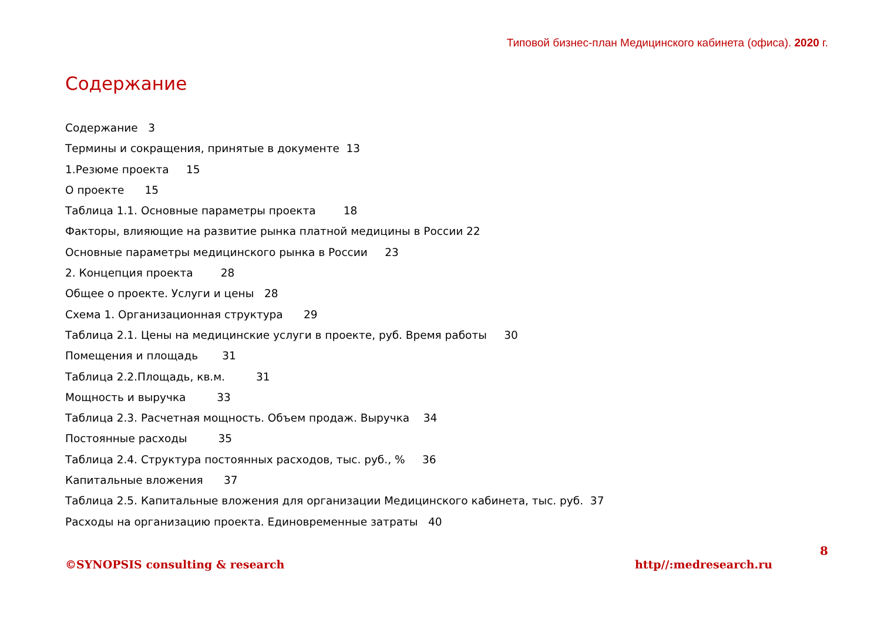Типовой бизнес-план Медицинского кабинета (офиса). 2020 г.
Содержание
Содержание 3
Термины и сокращения, принятые в документе 13
1.Резюме проекта 15
О проекте 15
Таблица 1.1. Основные параметры проекта 18
Факторы, влияющие на развитие рынка платной медицины в России 22
Основные параметры медицинского рынка в России 23
2. Концепция проекта 28
Общее о проекте. Услуги и цены 28
Схема 1. Организационная структура 29
Таблица 2.1. Цены на медицинские услуги в проекте, руб. Время работы 30
Помещения и площадь 31
Таблица 2.2.Площадь, кв.м. 31
Мощность и выручка 33
Таблица 2.3. Расчетная мощность. Объем продаж. Выручка 34
Постоянные расходы 35
Таблица 2.4. Структура постоянных расходов, тыс. руб., % 36
Капитальные вложения 37
Таблица 2.5. Капитальные вложения для организации Медицинского кабинета, тыс. руб. 37
Расходы на организацию проекта. Единовременные затраты 40
8
©SYNOPSIS consulting & research http//:medresearch.ru